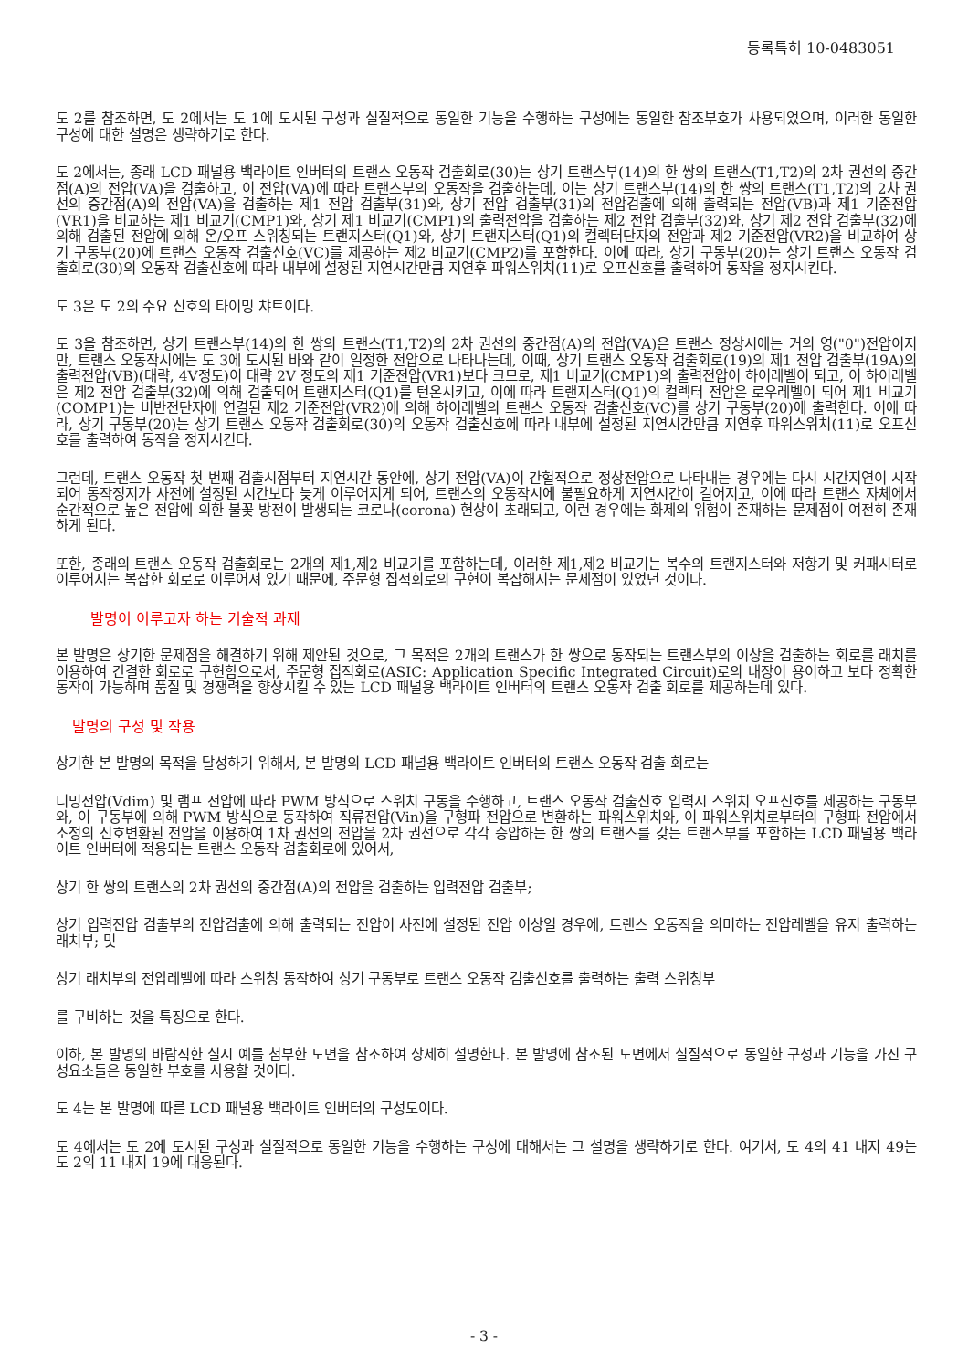등록특허 10-0483051
도 2를 참조하면, 도 2에서는 도 1에 도시된 구성과 실질적으로 동일한 기능을 수행하는 구성에는 동일한 참조부호가 사용되었으며, 이러한 동일한 구성에 대한 설명은 생략하기로 한다.
도 2에서는, 종래 LCD 패널용 백라이트 인버터의 트랜스 오동작 검출회로(30)는 상기 트랜스부(14)의 한 쌍의 트랜스(T1,T2)의 2차 권선의 중간점(A)의 전압(VA)을 검출하고, 이 전압(VA)에 따라 트랜스부의 오동작을 검출하는데, 이는 상기 트랜스부(14)의 한 쌍의 트랜스(T1,T2)의 2차 권선의 중간점(A)의 전압(VA)을 검출하는 제1 전압 검출부(31)와, 상기 전압 검출부(31)의 전압검출에 의해 출력되는 전압(VB)과 제1 기준전압(VR1)을 비교하는 제1 비교기(CMP1)와, 상기 제1 비교기(CMP1)의 출력전압을 검출하는 제2 전압 검출부(32)와, 상기 제2 전압 검출부(32)에 의해 검출된 전압에 의해 온/오프 스위칭되는 트랜지스터(Q1)와, 상기 트랜지스터(Q1)의 컬렉터단자의 전압과 제2 기준전압(VR2)을 비교하여 상기 구동부(20)에 트랜스 오동작 검출신호(VC)를 제공하는 제2 비교기(CMP2)를 포함한다. 이에 따라, 상기 구동부(20)는 상기 트랜스 오동작 검출회로(30)의 오동작 검출신호에 따라 내부에 설정된 지연시간만큼 지연후 파워스위치(11)로 오프신호를 출력하여 동작을 정지시킨다.
도 3은 도 2의 주요 신호의 타이밍 챠트이다.
도 3을 참조하면, 상기 트랜스부(14)의 한 쌍의 트랜스(T1,T2)의 2차 권선의 중간점(A)의 전압(VA)은 트랜스 정상시에는 거의 영("0")전압이지만, 트랜스 오동작시에는 도 3에 도시된 바와 같이 일정한 전압으로 나타나는데, 이때, 상기 트랜스 오동작 검출회로(19)의 제1 전압 검출부(19A)의 출력전압(VB)(대략, 4V정도)이 대략 2V 정도의 제1 기준전압(VR1)보다 크므로, 제1 비교기(CMP1)의 출력전압이 하이레벨이 되고, 이 하이레벨은 제2 전압 검출부(32)에 의해 검출되어 트랜지스터(Q1)를 턴온시키고, 이에 따라 트랜지스터(Q1)의 컬렉터 전압은 로우레벨이 되어 제1 비교기(COMP1)는 비반전단자에 연결된 제2 기준전압(VR2)에 의해 하이레벨의 트랜스 오동작 검출신호(VC)를 상기 구동부(20)에 출력한다. 이에 따라, 상기 구동부(20)는 상기 트랜스 오동작 검출회로(30)의 오동작 검출신호에 따라 내부에 설정된 지연시간만큼 지연후 파워스위치(11)로 오프신호를 출력하여 동작을 정지시킨다.
그런데, 트랜스 오동작 첫 번째 검출시점부터 지연시간 동안에, 상기 전압(VA)이 간헐적으로 정상전압으로 나타내는 경우에는 다시 시간지연이 시작되어 동작정지가 사전에 설정된 시간보다 늦게 이루어지게 되어, 트랜스의 오동작시에 불필요하게 지연시간이 길어지고, 이에 따라 트랜스 자체에서 순간적으로 높은 전압에 의한 불꽃 방전이 발생되는 코로나(corona) 현상이 초래되고, 이런 경우에는 화제의 위험이 존재하는 문제점이 여전히 존재하게 된다.
또한, 종래의 트랜스 오동작 검출회로는 2개의 제1,제2 비교기를 포함하는데, 이러한 제1,제2 비교기는 복수의 트랜지스터와 저항기 및 커패시터로 이루어지는 복잡한 회로로 이루어져 있기 때문에, 주문형 집적회로의 구현이 복잡해지는 문제점이 있었던 것이다.
발명이 이루고자 하는 기술적 과제
본 발명은 상기한 문제점을 해결하기 위해 제안된 것으로, 그 목적은 2개의 트랜스가 한 쌍으로 동작되는 트랜스부의 이상을 검출하는 회로를 래치를 이용하여 간결한 회로로 구현함으로서, 주문형 집적회로(ASIC: Application Specific Integrated Circuit)로의 내장이 용이하고 보다 정확한 동작이 가능하며 품질 및 경쟁력을 향상시킬 수 있는 LCD 패널용 백라이트 인버터의 트랜스 오동작 검출 회로를 제공하는데 있다.
발명의 구성 및 작용
상기한 본 발명의 목적을 달성하기 위해서, 본 발명의 LCD 패널용 백라이트 인버터의 트랜스 오동작 검출 회로는
디밍전압(Vdim) 및 램프 전압에 따라 PWM 방식으로 스위치 구동을 수행하고, 트랜스 오동작 검출신호 입력시 스위치 오프신호를 제공하는 구동부와, 이 구동부에 의해 PWM 방식으로 동작하여 직류전압(Vin)을 구형파 전압으로 변환하는 파워스위치와, 이 파워스위치로부터의 구형파 전압에서 소정의 신호변환된 전압을 이용하여 1차 권선의 전압을 2차 권선으로 각각 승압하는 한 쌍의 트랜스를 갖는 트랜스부를 포함하는 LCD 패널용 백라이트 인버터에 적용되는 트랜스 오동작 검출회로에 있어서,
상기 한 쌍의 트랜스의 2차 권선의 중간점(A)의 전압을 검출하는 입력전압 검출부;
상기 입력전압 검출부의 전압검출에 의해 출력되는 전압이 사전에 설정된 전압 이상일 경우에, 트랜스 오동작을 의미하는 전압레벨을 유지 출력하는 래치부; 및
상기 래치부의 전압레벨에 따라 스위칭 동작하여 상기 구동부로 트랜스 오동작 검출신호를 출력하는 출력 스위칭부
를 구비하는 것을 특징으로 한다.
이하, 본 발명의 바람직한 실시 예를 첨부한 도면을 참조하여 상세히 설명한다. 본 발명에 참조된 도면에서 실질적으로 동일한 구성과 기능을 가진 구성요소들은 동일한 부호를 사용할 것이다.
도 4는 본 발명에 따른 LCD 패널용 백라이트 인버터의 구성도이다.
도 4에서는 도 2에 도시된 구성과 실질적으로 동일한 기능을 수행하는 구성에 대해서는 그 설명을 생략하기로 한다. 여기서, 도 4의 41 내지 49는 도 2의 11 내지 19에 대응된다.
- 3 -